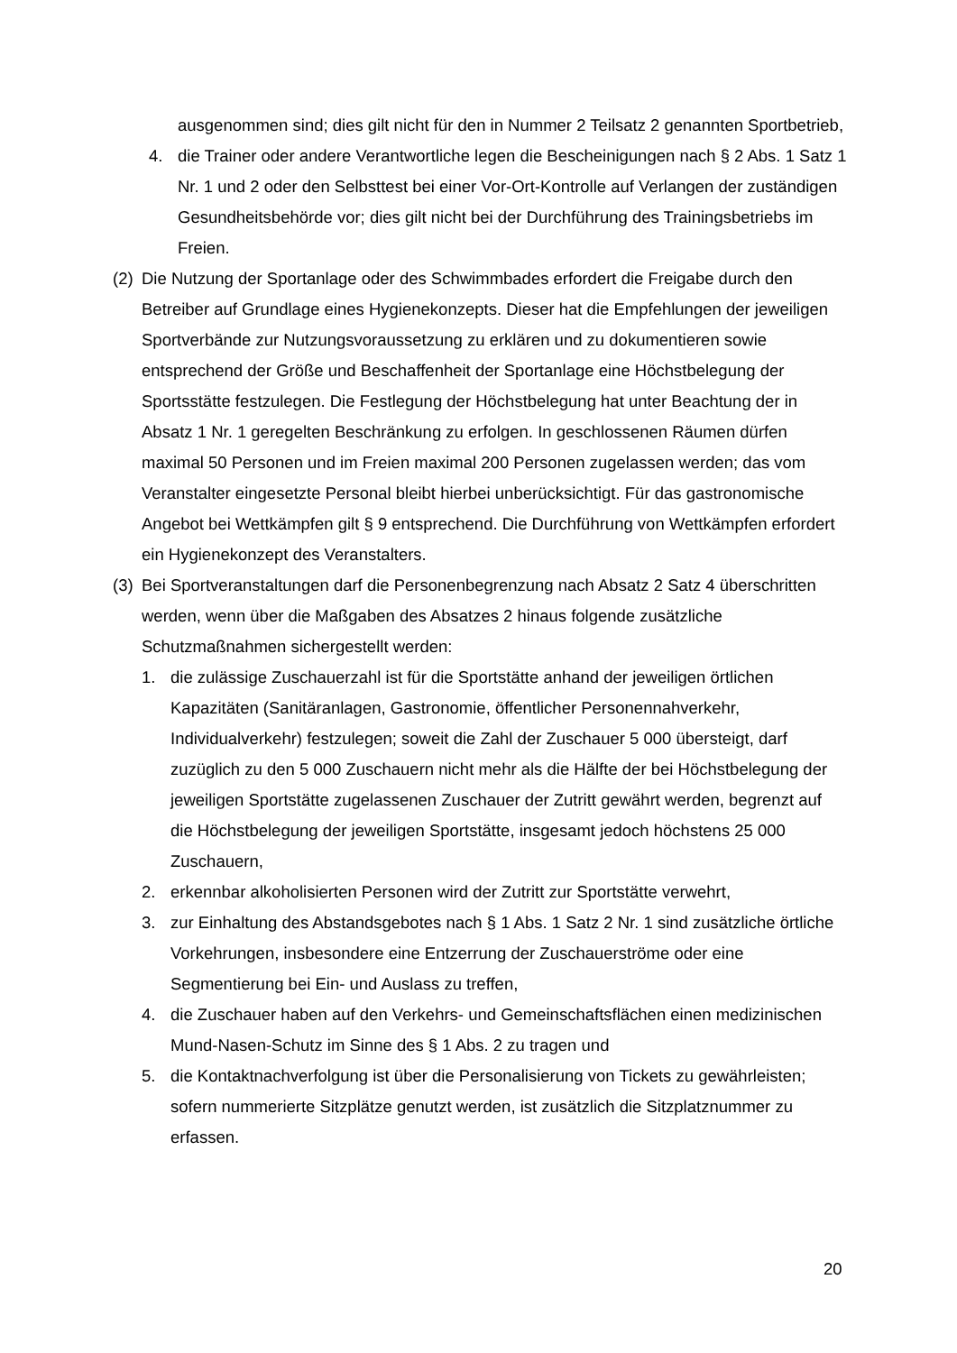ausgenommen sind; dies gilt nicht für den in Nummer 2 Teilsatz 2 genannten Sportbetrieb,
4. die Trainer oder andere Verantwortliche legen die Bescheinigungen nach § 2 Abs. 1 Satz 1 Nr. 1 und 2 oder den Selbsttest bei einer Vor-Ort-Kontrolle auf Verlangen der zuständigen Gesundheitsbehörde vor; dies gilt nicht bei der Durchführung des Trainingsbetriebs im Freien.
(2) Die Nutzung der Sportanlage oder des Schwimmbades erfordert die Freigabe durch den Betreiber auf Grundlage eines Hygienekonzepts. Dieser hat die Empfehlungen der jeweiligen Sportverbände zur Nutzungsvoraussetzung zu erklären und zu dokumentieren sowie entsprechend der Größe und Beschaffenheit der Sportanlage eine Höchstbelegung der Sportsstätte festzulegen. Die Festlegung der Höchstbelegung hat unter Beachtung der in Absatz 1 Nr. 1 geregelten Beschränkung zu erfolgen. In geschlossenen Räumen dürfen maximal 50 Personen und im Freien maximal 200 Personen zugelassen werden; das vom Veranstalter eingesetzte Personal bleibt hierbei unberücksichtigt. Für das gastronomische Angebot bei Wettkämpfen gilt § 9 entsprechend. Die Durchführung von Wettkämpfen erfordert ein Hygienekonzept des Veranstalters.
(3) Bei Sportveranstaltungen darf die Personenbegrenzung nach Absatz 2 Satz 4 überschritten werden, wenn über die Maßgaben des Absatzes 2 hinaus folgende zusätzliche Schutzmaßnahmen sichergestellt werden:
1. die zulässige Zuschauerzahl ist für die Sportstätte anhand der jeweiligen örtlichen Kapazitäten (Sanitäranlagen, Gastronomie, öffentlicher Personennahverkehr, Individualverkehr) festzulegen; soweit die Zahl der Zuschauer 5 000 übersteigt, darf zuzüglich zu den 5 000 Zuschauern nicht mehr als die Hälfte der bei Höchstbelegung der jeweiligen Sportstätte zugelassenen Zuschauer der Zutritt gewährt werden, begrenzt auf die Höchstbelegung der jeweiligen Sportstätte, insgesamt jedoch höchstens 25 000 Zuschauern,
2. erkennbar alkoholisierten Personen wird der Zutritt zur Sportstätte verwehrt,
3. zur Einhaltung des Abstandsgebotes nach § 1 Abs. 1 Satz 2 Nr. 1 sind zusätzliche örtliche Vorkehrungen, insbesondere eine Entzerrung der Zuschauerströme oder eine Segmentierung bei Ein- und Auslass zu treffen,
4. die Zuschauer haben auf den Verkehrs- und Gemeinschaftsflächen einen medizinischen Mund-Nasen-Schutz im Sinne des § 1 Abs. 2 zu tragen und
5. die Kontaktnachverfolgung ist über die Personalisierung von Tickets zu gewährleisten; sofern nummerierte Sitzplätze genutzt werden, ist zusätzlich die Sitzplatznummer zu erfassen.
20